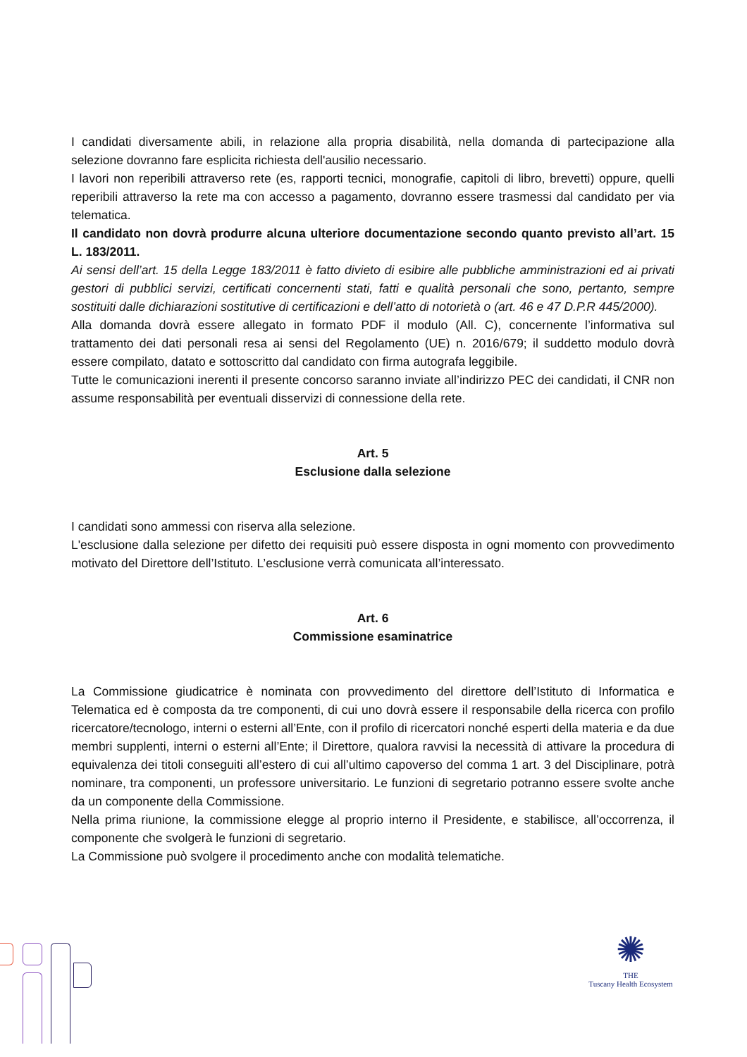I candidati diversamente abili, in relazione alla propria disabilità, nella domanda di partecipazione alla selezione dovranno fare esplicita richiesta dell'ausilio necessario.
I lavori non reperibili attraverso rete (es, rapporti tecnici, monografie, capitoli di libro, brevetti) oppure, quelli reperibili attraverso la rete ma con accesso a pagamento, dovranno essere trasmessi dal candidato per via telematica.
Il candidato non dovrà produrre alcuna ulteriore documentazione secondo quanto previsto all’art. 15 L. 183/2011.
Ai sensi dell’art. 15 della Legge 183/2011 è fatto divieto di esibire alle pubbliche amministrazioni ed ai privati gestori di pubblici servizi, certificati concernenti stati, fatti e qualità personali che sono, pertanto, sempre sostituiti dalle dichiarazioni sostitutive di certificazioni e dell’atto di notorietà o (art. 46 e 47 D.P.R 445/2000).
Alla domanda dovrà essere allegato in formato PDF il modulo (All. C), concernente l’informativa sul trattamento dei dati personali resa ai sensi del Regolamento (UE) n. 2016/679; il suddetto modulo dovrà essere compilato, datato e sottoscritto dal candidato con firma autografa leggibile.
Tutte le comunicazioni inerenti il presente concorso saranno inviate all’indirizzo PEC dei candidati, il CNR non assume responsabilità per eventuali disservizi di connessione della rete.
Art. 5
Esclusione dalla selezione
I candidati sono ammessi con riserva alla selezione.
L'esclusione dalla selezione per difetto dei requisiti può essere disposta in ogni momento con provvedimento motivato del Direttore dell’Istituto. L’esclusione verrà comunicata all’interessato.
Art. 6
Commissione esaminatrice
La Commissione giudicatrice è nominata con provvedimento del direttore dell’Istituto di Informatica e Telematica ed è composta da tre componenti, di cui uno dovrà essere il responsabile della ricerca con profilo ricercatore/tecnologo, interni o esterni all’Ente, con il profilo di ricercatori nonché esperti della materia e da due membri supplenti, interni o esterni all’Ente; il Direttore, qualora ravvisi la necessità di attivare la procedura di equivalenza dei titoli conseguiti all’estero di cui all’ultimo capoverso del comma 1 art. 3 del Disciplinare, potrà nominare, tra componenti, un professore universitario. Le funzioni di segretario potranno essere svolte anche da un componente della Commissione.
Nella prima riunione, la commissione elegge al proprio interno il Presidente, e stabilisce, all’occorrenza, il componente che svolgerà le funzioni di segretario.
La Commissione può svolgere il procedimento anche con modalità telematiche.
✺
THE
Tuscany Health Ecosystem